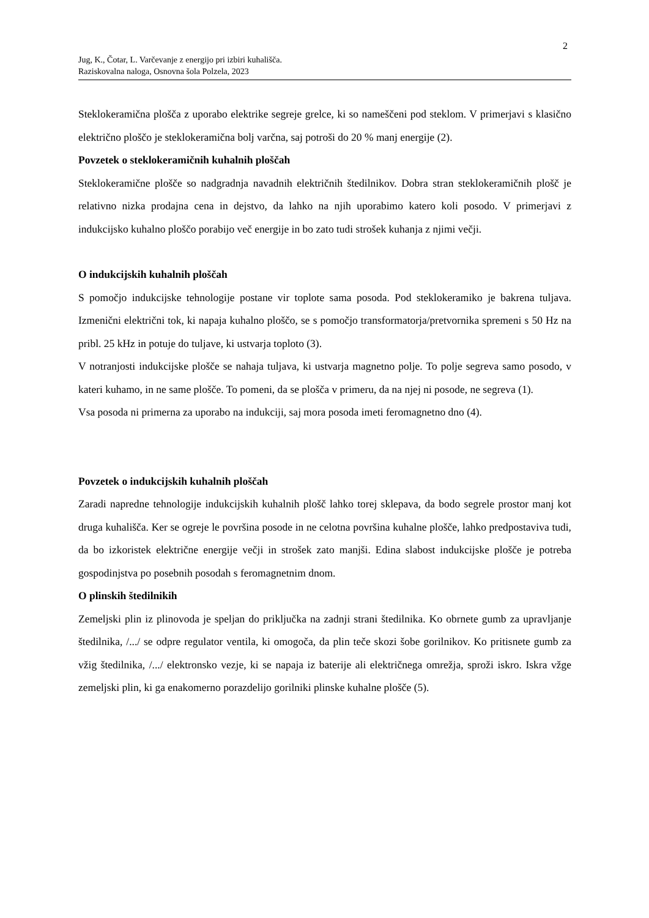2
Jug, K., Čotar, L. Varčevanje z energijo pri izbiri kuhališča.
Raziskovalna naloga, Osnovna šola Polzela, 2023
Steklokeramična plošča z uporabo elektrike segreje grelce, ki so nameščeni pod steklom. V primerjavi s klasično električno ploščo je steklokeramična bolj varčna, saj potroši do 20 % manj energije (2).
Povzetek o steklokeramičnih kuhalnih ploščah
Steklokeramične plošče so nadgradnja navadnih električnih štedilnikov. Dobra stran steklokeramičnih plošč je relativno nizka prodajna cena in dejstvo, da lahko na njih uporabimo katero koli posodo. V primerjavi z indukcijsko kuhalno ploščo porabijo več energije in bo zato tudi strošek kuhanja z njimi večji.
O indukcijskih kuhalnih ploščah
S pomočjo indukcijske tehnologije postane vir toplote sama posoda. Pod steklokeramiko je bakrena tuljava. Izmenični električni tok, ki napaja kuhalno ploščo, se s pomočjo transformatorja/pretvornika spremeni s 50 Hz na pribl. 25 kHz in potuje do tuljave, ki ustvarja toploto (3).
V notranjosti indukcijske plošče se nahaja tuljava, ki ustvarja magnetno polje. To polje segreva samo posodo, v kateri kuhamo, in ne same plošče. To pomeni, da se plošča v primeru, da na njej ni posode, ne segreva (1).
Vsa posoda ni primerna za uporabo na indukciji, saj mora posoda imeti feromagnetno dno (4).
Povzetek o indukcijskih kuhalnih ploščah
Zaradi napredne tehnologije indukcijskih kuhalnih plošč lahko torej sklepava, da bodo segrele prostor manj kot druga kuhališča. Ker se ogreje le površina posode in ne celotna površina kuhalne plošče, lahko predpostaviva tudi, da bo izkoristek električne energije večji in strošek zato manjši. Edina slabost indukcijske plošče je potreba gospodinjstva po posebnih posodah s feromagnetnim dnom.
O plinskih štedilnikih
Zemeljski plin iz plinovoda je speljan do priključka na zadnji strani štedilnika. Ko obrnete gumb za upravljanje štedilnika, /.../ se odpre regulator ventila, ki omogoča, da plin teče skozi šobe gorilnikov. Ko pritisnete gumb za vžig štedilnika, /.../ elektronsko vezje, ki se napaja iz baterije ali električnega omrežja, sproži iskro. Iskra vžge zemeljski plin, ki ga enakomerno porazdelijo gorilniki plinske kuhalne plošče (5).